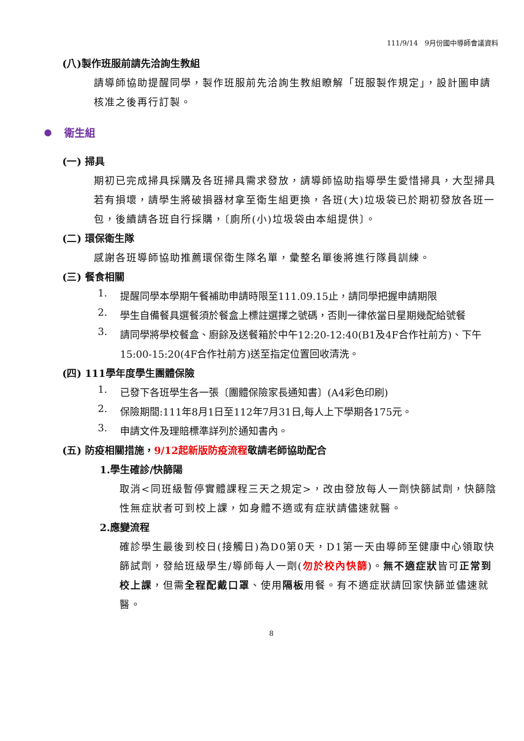111/9/14　9月份國中導師會議資料
(八)製作班服前請先洽詢生教組
請導師協助提醒同學，製作班服前先洽詢生教組瞭解「班服製作規定」，設計圖申請核准之後再行訂製。
衛生組
(一) 掃具
期初已完成掃具採購及各班掃具需求發放，請導師協助指導學生愛惜掃具，大型掃具若有損壞，請學生將破損器材拿至衛生組更換，各班(大)垃圾袋已於期初發放各班一包，後續請各班自行採購，〔廁所(小)垃圾袋由本組提供〕。
(二) 環保衛生隊
感謝各班導師協助推薦環保衛生隊名單，彙整名單後將進行隊員訓練。
(三) 餐食相關
1.
提醒同學本學期午餐補助申請時限至111.09.15止，請同學把握申請期限
2.
學生自備餐具選餐須於餐盒上標註選擇之號碼，否則一律依當日星期幾配給號餐
3.
請同學將學校餐盒、廚餘及送餐箱於中午12:20-12:40(B1及4F合作社前方)、下午15:00-15:20(4F合作社前方)送至指定位置回收清洗。
(四) 111學年度學生團體保險
1.
已發下各班學生各一張〔團體保險家長通知書〕(A4彩色印刷)
2.
保險期間:111年8月1日至112年7月31日,每人上下學期各175元。
3.
申請文件及理賠標準詳列於通知書內。
(五) 防疫相關措施，9/12起新版防疫流程敬請老師協助配合
1.學生確診/快篩陽
取消<同班級暫停實體課程三天之規定>，改由發放每人一劑快篩試劑，快篩陰性無症狀者可到校上課，如身體不適或有症狀請儘速就醫。
2.應變流程
確診學生最後到校日(接觸日)為D0第0天，D1第一天由導師至健康中心領取快篩試劑，發給班級學生/導師每人一劑(勿於校內快篩)。無不適症狀皆可正常到校上課，但需全程配戴口罩、使用隔板用餐。有不適症狀請回家快篩並儘速就醫。
8